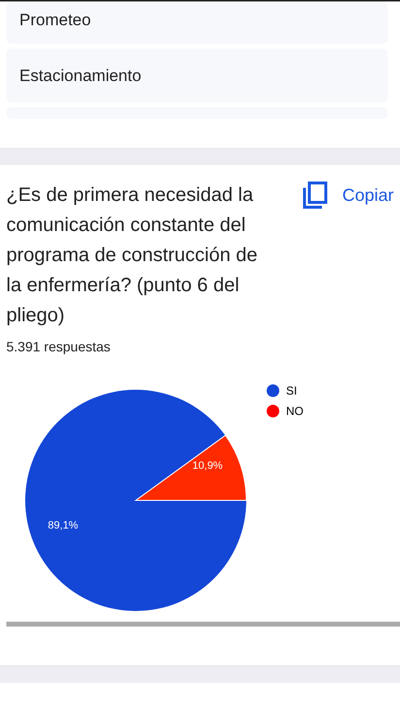Prometeo
Estacionamiento
¿Es de primera necesidad la comunicación constante del programa de construcción de la enfermería? (punto 6 del pliego)
Copiar
5.391 respuestas
10,9%
89,1%
SI
NO